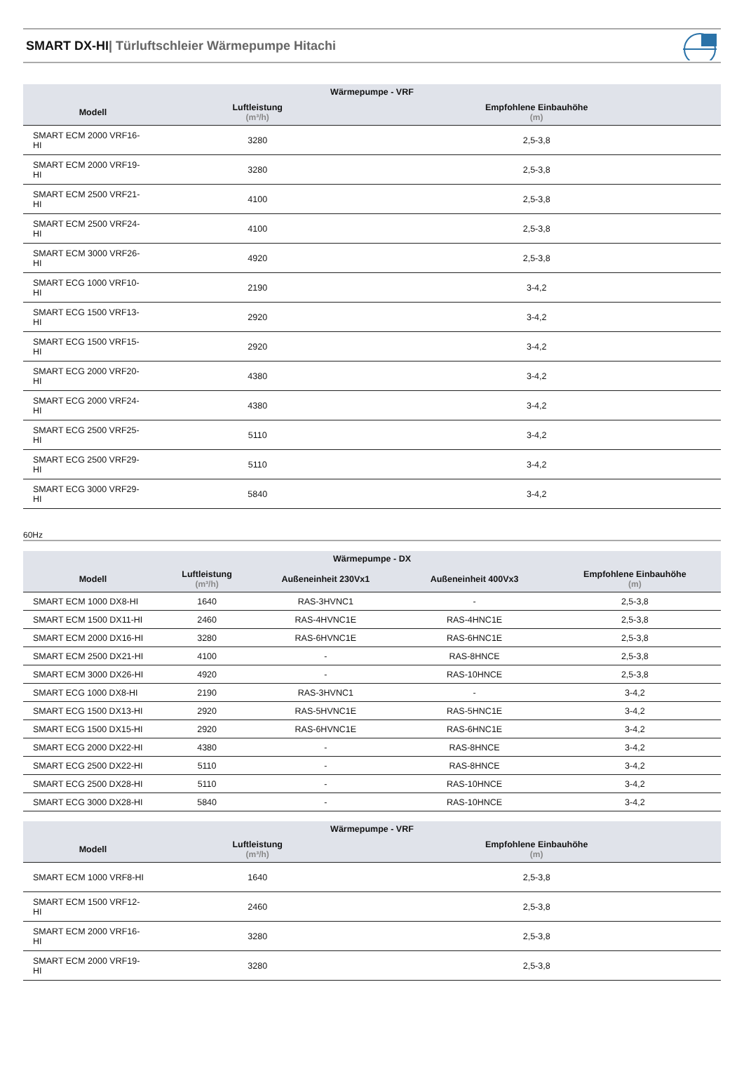SMART DX-HI| Türluftschleier Wärmepumpe Hitachi
| Wärmepumpe - VRF | | |
| --- | --- | --- |
| Modell | Luftleistung (m³/h) | Empfohlene Einbauhöhe (m) |
| SMART ECM 2000 VRF16- HI | 3280 | 2,5-3,8 |
| SMART ECM 2000 VRF19- HI | 3280 | 2,5-3,8 |
| SMART ECM 2500 VRF21- HI | 4100 | 2,5-3,8 |
| SMART ECM 2500 VRF24- HI | 4100 | 2,5-3,8 |
| SMART ECM 3000 VRF26- HI | 4920 | 2,5-3,8 |
| SMART ECG 1000 VRF10- HI | 2190 | 3-4,2 |
| SMART ECG 1500 VRF13- HI | 2920 | 3-4,2 |
| SMART ECG 1500 VRF15- HI | 2920 | 3-4,2 |
| SMART ECG 2000 VRF20- HI | 4380 | 3-4,2 |
| SMART ECG 2000 VRF24- HI | 4380 | 3-4,2 |
| SMART ECG 2500 VRF25- HI | 5110 | 3-4,2 |
| SMART ECG 2500 VRF29- HI | 5110 | 3-4,2 |
| SMART ECG 3000 VRF29- HI | 5840 | 3-4,2 |
60Hz
| Wärmepumpe - DX | | | | |
| --- | --- | --- | --- | --- |
| Modell | Luftleistung (m³/h) | Außeneinheit 230Vx1 | Außeneinheit 400Vx3 | Empfohlene Einbauhöhe (m) |
| SMART ECM 1000 DX8-HI | 1640 | RAS-3HVNC1 | - | 2,5-3,8 |
| SMART ECM 1500 DX11-HI | 2460 | RAS-4HVNC1E | RAS-4HNC1E | 2,5-3,8 |
| SMART ECM 2000 DX16-HI | 3280 | RAS-6HVNC1E | RAS-6HNC1E | 2,5-3,8 |
| SMART ECM 2500 DX21-HI | 4100 | - | RAS-8HNCE | 2,5-3,8 |
| SMART ECM 3000 DX26-HI | 4920 | - | RAS-10HNCE | 2,5-3,8 |
| SMART ECG 1000 DX8-HI | 2190 | RAS-3HVNC1 | - | 3-4,2 |
| SMART ECG 1500 DX13-HI | 2920 | RAS-5HVNC1E | RAS-5HNC1E | 3-4,2 |
| SMART ECG 1500 DX15-HI | 2920 | RAS-6HVNC1E | RAS-6HNC1E | 3-4,2 |
| SMART ECG 2000 DX22-HI | 4380 | - | RAS-8HNCE | 3-4,2 |
| SMART ECG 2500 DX22-HI | 5110 | - | RAS-8HNCE | 3-4,2 |
| SMART ECG 2500 DX28-HI | 5110 | - | RAS-10HNCE | 3-4,2 |
| SMART ECG 3000 DX28-HI | 5840 | - | RAS-10HNCE | 3-4,2 |
| Wärmepumpe - VRF | | |
| --- | --- | --- |
| Modell | Luftleistung (m³/h) | Empfohlene Einbauhöhe (m) |
| SMART ECM 1000 VRF8-HI | 1640 | 2,5-3,8 |
| SMART ECM 1500 VRF12- HI | 2460 | 2,5-3,8 |
| SMART ECM 2000 VRF16- HI | 3280 | 2,5-3,8 |
| SMART ECM 2000 VRF19- HI | 3280 | 2,5-3,8 |